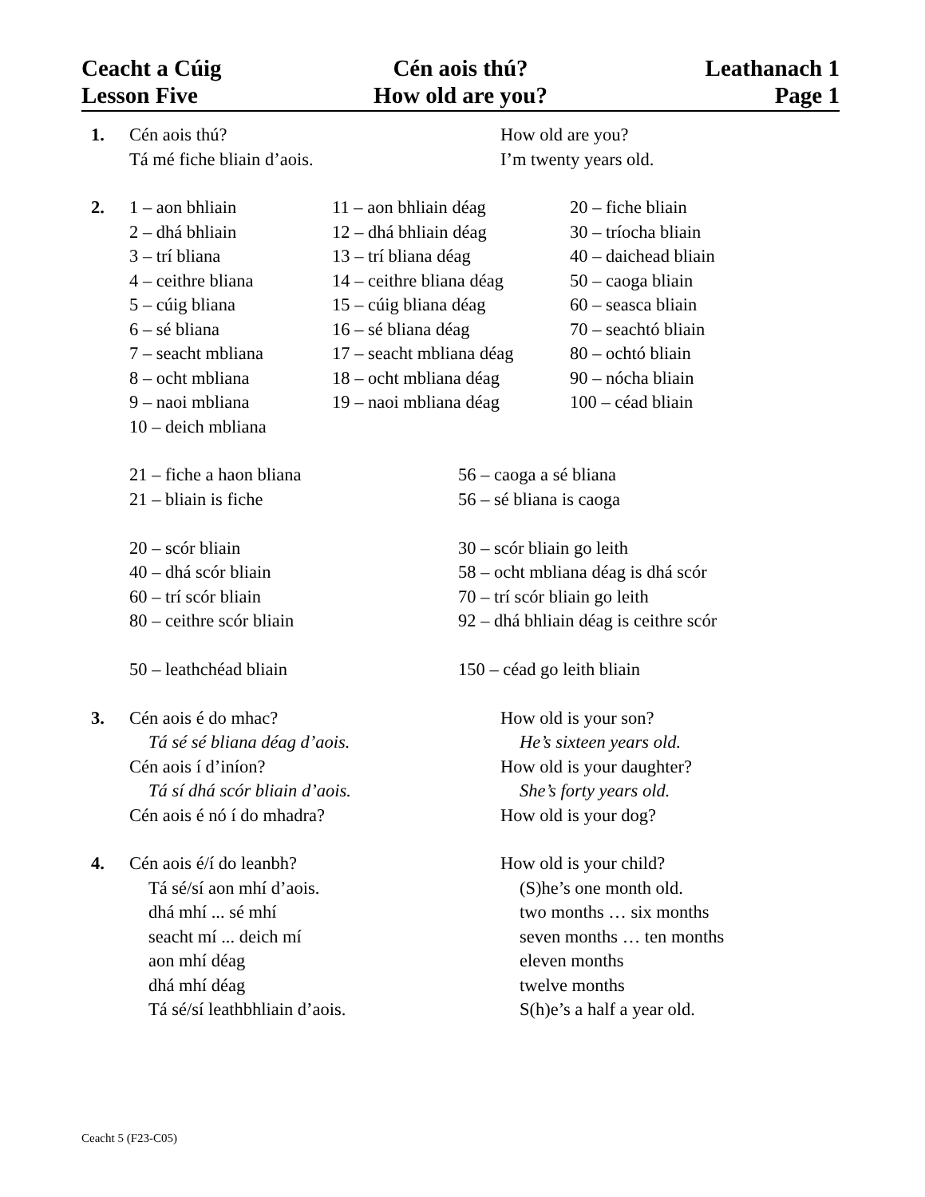Ceacht a Cúig Cén aois thú? Leathanach 1
Lesson Five How old are you? Page 1
1. Cén aois thú?
Tá mé fiche bliain d’aois.
How old are you?
I’m twenty years old.
2. 1 – aon bhliain
2 – dhá bhliain
3 – trí bliana
4 – ceithre bliana
5 – cúig bliana
6 – sé bliana
7 – seacht mbliana
8 – ocht mbliana
9 – naoi mbliana
10 – deich mbliana
11 – aon bhliain déag
12 – dhá bhliain déag
13 – trí bliana déag
14 – ceithre bliana déag
15 – cúig bliana déag
16 – sé bliana déag
17 – seacht mbliana déag
18 – ocht mbliana déag
19 – naoi mbliana déag
20 – fiche bliain
30 – tríocha bliain
40 – daichead bliain
50 – caoga bliain
60 – seasca bliain
70 – seachtó bliain
80 – ochtó bliain
90 – nócha bliain
100 – céad bliain
21 – fiche a haon bliana
21 – bliain is fiche
20 – scór bliain
40 – dhá scór bliain
60 – trí scór bliain
80 – ceithre scór bliain
50 – leathchéad bliain
56 – caoga a sé bliana
56 – sé bliana is caoga
30 – scór bliain go leith
58 – ocht mbliana déag is dhá scór
70 – trí scór bliain go leith
92 – dhá bhliain déag is ceithre scór
150 – céad go leith bliain
3. Cén aois é do mhac?
Tá sé sé bliana déag d’aois.
Cén aois í d’iníon?
Tá sí dhá scór bliain d’aois.
Cén aois é nó í do mhadra?
How old is your son?
He’s sixteen years old.
How old is your daughter?
She’s forty years old.
How old is your dog?
4. Cén aois é/í do leanbh?
Tá sé/sí aon mhí d’aois.
dhá mhí ... sé mhí
seacht mí ... deich mí
aon mhí déag
dhá mhí déag
Tá sé/sí leathbhliain d’aois.
How old is your child?
(S)he’s one month old.
two months … six months
seven months … ten months
eleven months
twelve months
S(h)e’s a half a year old.
Ceacht 5 (F23-C05)